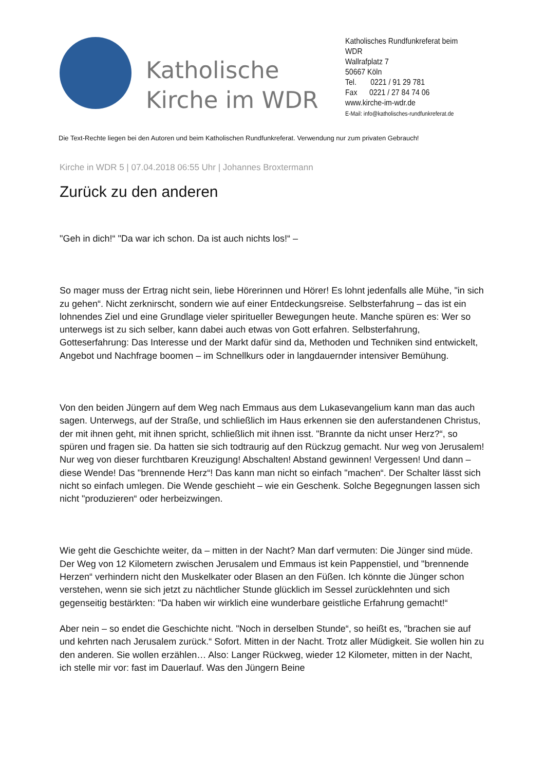Katholische Kirche im WDR
Katholisches Rundfunkreferat beim WDR
Wallrafplatz 7
50667 Köln
Tel. 0221 / 91 29 781
Fax 0221 / 27 84 74 06
www.kirche-im-wdr.de
E-Mail: info@katholisches-rundfunkreferat.de
Die Text-Rechte liegen bei den Autoren und beim Katholischen Rundfunkreferat. Verwendung nur zum privaten Gebrauch!
Kirche in WDR 5 | 07.04.2018 06:55 Uhr | Johannes Broxtermann
Zurück zu den anderen
"Geh in dich!“ "Da war ich schon. Da ist auch nichts los!“ –
So mager muss der Ertrag nicht sein, liebe Hörerinnen und Hörer! Es lohnt jedenfalls alle Mühe, "in sich zu gehen“. Nicht zerknirscht, sondern wie auf einer Entdeckungsreise. Selbsterfahrung – das ist ein lohnendes Ziel und eine Grundlage vieler spiritueller Bewegungen heute. Manche spüren es: Wer so unterwegs ist zu sich selber, kann dabei auch etwas von Gott erfahren. Selbsterfahrung, Gotteserfahrung: Das Interesse und der Markt dafür sind da, Methoden und Techniken sind entwickelt, Angebot und Nachfrage boomen – im Schnellkurs oder in langdauernder intensiver Bemühung.
Von den beiden Jüngern auf dem Weg nach Emmaus aus dem Lukasevangelium kann man das auch sagen. Unterwegs, auf der Straße, und schließlich im Haus erkennen sie den auferstandenen Christus, der mit ihnen geht, mit ihnen spricht, schließlich mit ihnen isst. "Brannte da nicht unser Herz?“, so spüren und fragen sie. Da hatten sie sich todtraurig auf den Rückzug gemacht. Nur weg von Jerusalem! Nur weg von dieser furchtbaren Kreuzigung! Abschalten! Abstand gewinnen! Vergessen! Und dann – diese Wende! Das "brennende Herz“! Das kann man nicht so einfach "machen“. Der Schalter lässt sich nicht so einfach umlegen. Die Wende geschieht – wie ein Geschenk. Solche Begegnungen lassen sich nicht "produzieren“ oder herbeizwingen.
Wie geht die Geschichte weiter, da – mitten in der Nacht? Man darf vermuten: Die Jünger sind müde. Der Weg von 12 Kilometern zwischen Jerusalem und Emmaus ist kein Pappenstiel, und "brennende Herzen“ verhindern nicht den Muskelkater oder Blasen an den Füßen. Ich könnte die Jünger schon verstehen, wenn sie sich jetzt zu nächtlicher Stunde glücklich im Sessel zurücklehnten und sich gegenseitig bestärkten: "Da haben wir wirklich eine wunderbare geistliche Erfahrung gemacht!“
Aber nein – so endet die Geschichte nicht. "Noch in derselben Stunde“, so heißt es, "brachen sie auf und kehrten nach Jerusalem zurück.“ Sofort. Mitten in der Nacht. Trotz aller Müdigkeit. Sie wollen hin zu den anderen. Sie wollen erzählen… Also: Langer Rückweg, wieder 12 Kilometer, mitten in der Nacht, ich stelle mir vor: fast im Dauerlauf. Was den Jüngern Beine